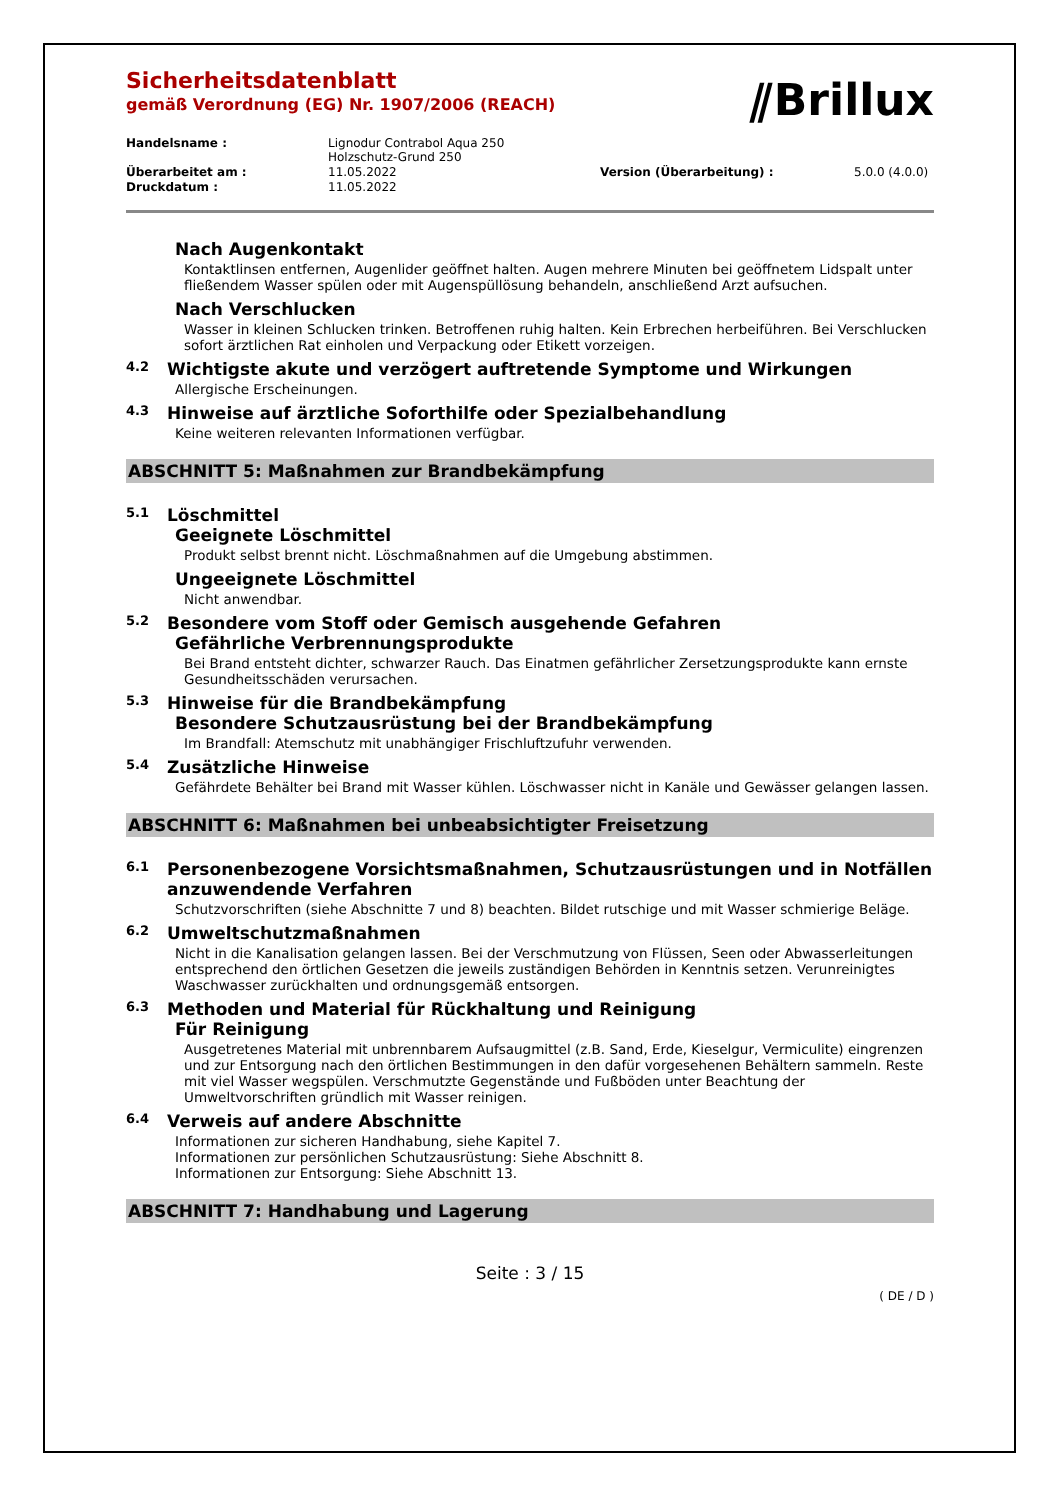⫽Brillux
Sicherheitsdatenblatt
gemäß Verordnung (EG) Nr. 1907/2006 (REACH)
Handelsname :
Lignodur Contrabol Aqua 250
Holzschutz-Grund 250
Überarbeitet am :
11.05.2022
Version (Überarbeitung) :
5.0.0 (4.0.0)
Druckdatum :
11.05.2022
Nach Augenkontakt
Kontaktlinsen entfernen, Augenlider geöffnet halten. Augen mehrere Minuten bei geöffnetem Lidspalt unter fließendem Wasser spülen oder mit Augenspüllösung behandeln, anschließend Arzt aufsuchen.
Nach Verschlucken
Wasser in kleinen Schlucken trinken. Betroffenen ruhig halten. Kein Erbrechen herbeiführen. Bei Verschlucken sofort ärztlichen Rat einholen und Verpackung oder Etikett vorzeigen.
4.2 Wichtigste akute und verzögert auftretende Symptome und Wirkungen
Allergische Erscheinungen.
4.3 Hinweise auf ärztliche Soforthilfe oder Spezialbehandlung
Keine weiteren relevanten Informationen verfügbar.
ABSCHNITT 5: Maßnahmen zur Brandbekämpfung
5.1 Löschmittel
Geeignete Löschmittel
Produkt selbst brennt nicht. Löschmaßnahmen auf die Umgebung abstimmen.
Ungeeignete Löschmittel
Nicht anwendbar.
5.2 Besondere vom Stoff oder Gemisch ausgehende Gefahren
Gefährliche Verbrennungsprodukte
Bei Brand entsteht dichter, schwarzer Rauch. Das Einatmen gefährlicher Zersetzungsprodukte kann ernste Gesundheitsschäden verursachen.
5.3 Hinweise für die Brandbekämpfung
Besondere Schutzausrüstung bei der Brandbekämpfung
Im Brandfall: Atemschutz mit unabhängiger Frischluftzufuhr verwenden.
5.4 Zusätzliche Hinweise
Gefährdete Behälter bei Brand mit Wasser kühlen. Löschwasser nicht in Kanäle und Gewässer gelangen lassen.
ABSCHNITT 6: Maßnahmen bei unbeabsichtigter Freisetzung
6.1 Personenbezogene Vorsichtsmaßnahmen, Schutzausrüstungen und in Notfällen anzuwendende Verfahren
Schutzvorschriften (siehe Abschnitte 7 und 8) beachten. Bildet rutschige und mit Wasser schmierige Beläge.
6.2 Umweltschutzmaßnahmen
Nicht in die Kanalisation gelangen lassen. Bei der Verschmutzung von Flüssen, Seen oder Abwasserleitungen entsprechend den örtlichen Gesetzen die jeweils zuständigen Behörden in Kenntnis setzen. Verunreinigtes Waschwasser zurückhalten und ordnungsgemäß entsorgen.
6.3 Methoden und Material für Rückhaltung und Reinigung
Für Reinigung
Ausgetretenes Material mit unbrennbarem Aufsaugmittel (z.B. Sand, Erde, Kieselgur, Vermiculite) eingrenzen und zur Entsorgung nach den örtlichen Bestimmungen in den dafür vorgesehenen Behältern sammeln. Reste mit viel Wasser wegspülen. Verschmutzte Gegenstände und Fußböden unter Beachtung der Umweltvorschriften gründlich mit Wasser reinigen.
6.4 Verweis auf andere Abschnitte
Informationen zur sicheren Handhabung, siehe Kapitel 7.
Informationen zur persönlichen Schutzausrüstung: Siehe Abschnitt 8.
Informationen zur Entsorgung: Siehe Abschnitt 13.
ABSCHNITT 7: Handhabung und Lagerung
Seite : 3 / 15
( DE / D )